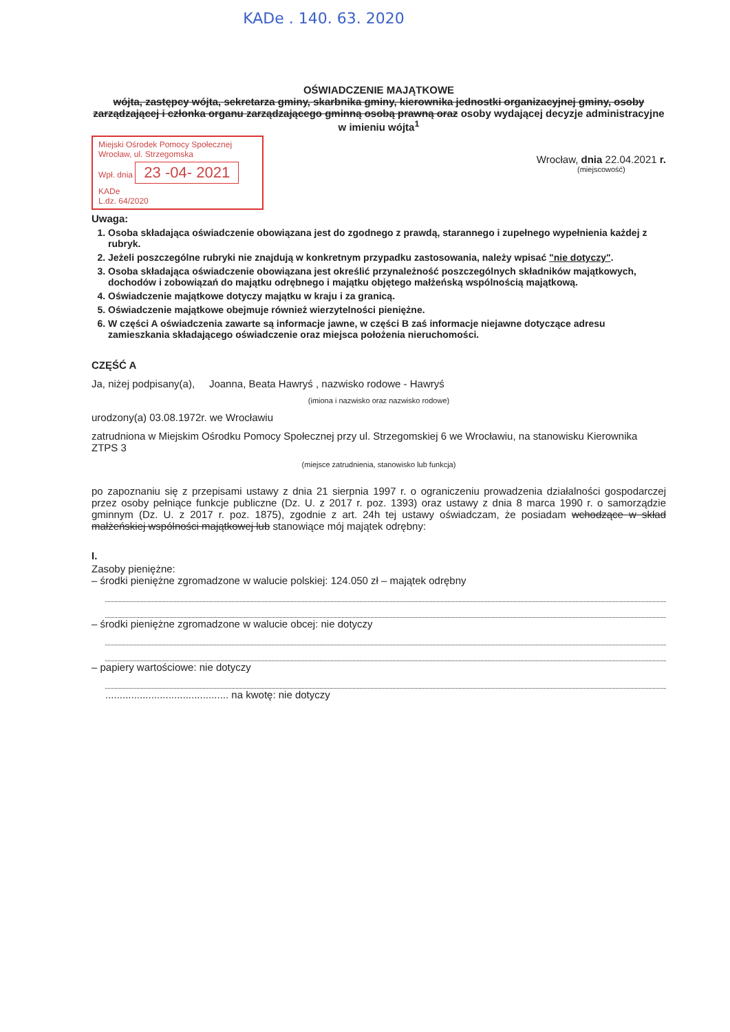KADe . 140. 63. 2020
OŚWIADCZENIE MAJĄTKOWE
wójta, zastępcy wójta, sekretarza gminy, skarbnika gminy, kierownika jednostki organizacyjnej gminy, osoby zarządzającej i członka organu zarządzającego gminną osobą prawną oraz osoby wydającej decyzje administracyjne w imieniu wójta<sup>1</sup>
Miejski Ośrodek Pomocy Społecznej
Wrocław, ul. Strzegomska
Wpł. dnia 23 -04- 2021 KADe
L.dz. 64/2020
Wrocław, dnia 22.04.2021 r.
(miejscowość)
Uwaga:
1. Osoba składająca oświadczenie obowiązana jest do zgodnego z prawdą, starannego i zupełnego wypełnienia każdej z rubryk.
2. Jeżeli poszczególne rubryki nie znajdują w konkretnym przypadku zastosowania, należy wpisać "nie dotyczy".
3. Osoba składająca oświadczenie obowiązana jest określić przynależność poszczególnych składników majątkowych, dochodów i zobowiązań do majątku odrębnego i majątku objętego małżeńską wspólnością majątkową.
4. Oświadczenie majątkowe dotyczy majątku w kraju i za granicą.
5. Oświadczenie majątkowe obejmuje również wierzytelności pieniężne.
6. W części A oświadczenia zawarte są informacje jawne, w części B zaś informacje niejawne dotyczące adresu zamieszkania składającego oświadczenie oraz miejsca położenia nieruchomości.
CZĘŚĆ A
Ja, niżej podpisany(a), Joanna, Beata Hawryś , nazwisko rodowe - Hawryś
(imiona i nazwisko oraz nazwisko rodowe)
urodzony(a) 03.08.1972r. we Wrocławiu
zatrudniona w Miejskim Ośrodku Pomocy Społecznej przy ul. Strzegomskiej 6 we Wrocławiu, na stanowisku Kierownika ZTPS 3
(miejsce zatrudnienia, stanowisko lub funkcja)
po zapoznaniu się z przepisami ustawy z dnia 21 sierpnia 1997 r. o ograniczeniu prowadzenia działalności gospodarczej przez osoby pełniące funkcje publiczne (Dz. U. z 2017 r. poz. 1393) oraz ustawy z dnia 8 marca 1990 r. o samorządzie gminnym (Dz. U. z 2017 r. poz. 1875), zgodnie z art. 24h tej ustawy oświadczam, że posiadam wchodzące w skład małżeńskiej wspólności majątkowej lub stanowiące mój majątek odrębny:
I.
Zasoby pieniężne:
– środki pieniężne zgromadzone w walucie polskiej: 124.050 zł – majątek odrębny
– środki pieniężne zgromadzone w walucie obcej: nie dotyczy
– papiery wartościowe: nie dotyczy
........................................... na kwotę: nie dotyczy